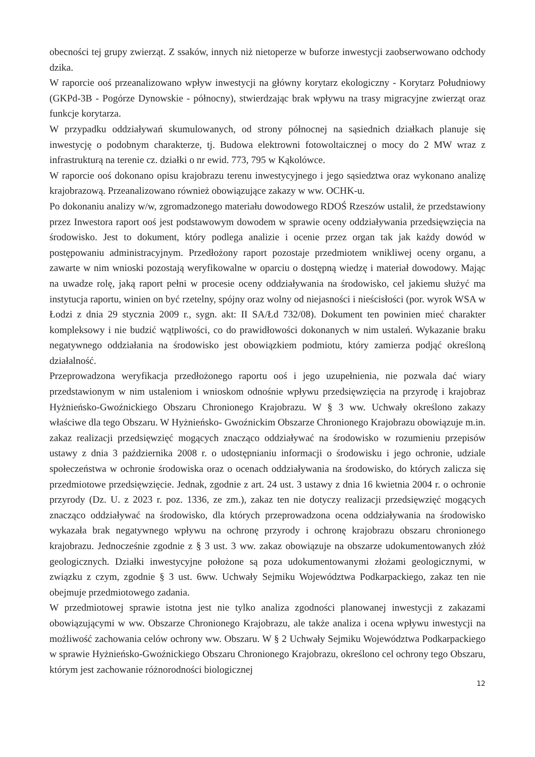obecności tej grupy zwierząt. Z ssaków, innych niż nietoperze w buforze inwestycji zaobserwowano odchody dzika.
W raporcie ooś przeanalizowano wpływ inwestycji na główny korytarz ekologiczny - Korytarz Południowy (GKPd-3B - Pogórze Dynowskie - północny), stwierdzając brak wpływu na trasy migracyjne zwierząt oraz funkcje korytarza.
W przypadku oddziaływań skumulowanych, od strony północnej na sąsiednich działkach planuje się inwestycję o podobnym charakterze, tj. Budowa elektrowni fotowoltaicznej o mocy do 2 MW wraz z infrastrukturą na terenie cz. działki o nr ewid. 773, 795 w Kąkolówce.
W raporcie ooś dokonano opisu krajobrazu terenu inwestycyjnego i jego sąsiedztwa oraz wykonano analizę krajobrazową. Przeanalizowano również obowiązujące zakazy w ww. OCHK-u.
Po dokonaniu analizy w/w, zgromadzonego materiału dowodowego RDOŚ Rzeszów ustalił, że przedstawiony przez Inwestora raport ooś jest podstawowym dowodem w sprawie oceny oddziaływania przedsięwzięcia na środowisko. Jest to dokument, który podlega analizie i ocenie przez organ tak jak każdy dowód w postępowaniu administracyjnym. Przedłożony raport pozostaje przedmiotem wnikliwej oceny organu, a zawarte w nim wnioski pozostają weryfikowalne w oparciu o dostępną wiedzę i materiał dowodowy. Mając na uwadze rolę, jaką raport pełni w procesie oceny oddziaływania na środowisko, cel jakiemu służyć ma instytucja raportu, winien on być rzetelny, spójny oraz wolny od niejasności i nieścisłości (por. wyrok WSA w Łodzi z dnia 29 stycznia 2009 r., sygn. akt: II SA/Łd 732/08). Dokument ten powinien mieć charakter kompleksowy i nie budzić wątpliwości, co do prawidłowości dokonanych w nim ustaleń. Wykazanie braku negatywnego oddziałania na środowisko jest obowiązkiem podmiotu, który zamierza podjąć określoną działalność.
Przeprowadzona weryfikacja przedłożonego raportu ooś i jego uzupełnienia, nie pozwala dać wiary przedstawionym w nim ustaleniom i wnioskom odnośnie wpływu przedsięwzięcia na przyrodę i krajobraz Hyżnieńsko-Gwoźnickiego Obszaru Chronionego Krajobrazu. W § 3 ww. Uchwały określono zakazy właściwe dla tego Obszaru. W Hyżnieńsko- Gwoźnickim Obszarze Chronionego Krajobrazu obowiązuje m.in. zakaz realizacji przedsięwzięć mogących znacząco oddziaływać na środowisko w rozumieniu przepisów ustawy z dnia 3 października 2008 r. o udostępnianiu informacji o środowisku i jego ochronie, udziale społeczeństwa w ochronie środowiska oraz o ocenach oddziaływania na środowisko, do których zalicza się przedmiotowe przedsięwzięcie. Jednak, zgodnie z art. 24 ust. 3 ustawy z dnia 16 kwietnia 2004 r. o ochronie przyrody (Dz. U. z 2023 r. poz. 1336, ze zm.), zakaz ten nie dotyczy realizacji przedsięwzięć mogących znacząco oddziaływać na środowisko, dla których przeprowadzona ocena oddziaływania na środowisko wykazała brak negatywnego wpływu na ochronę przyrody i ochronę krajobrazu obszaru chronionego krajobrazu. Jednocześnie zgodnie z § 3 ust. 3 ww. zakaz obowiązuje na obszarze udokumentowanych złóż geologicznych. Działki inwestycyjne położone są poza udokumentowanymi złożami geologicznymi, w związku z czym, zgodnie § 3 ust. 6ww. Uchwały Sejmiku Województwa Podkarpackiego, zakaz ten nie obejmuje przedmiotowego zadania.
W przedmiotowej sprawie istotna jest nie tylko analiza zgodności planowanej inwestycji z zakazami obowiązującymi w ww. Obszarze Chronionego Krajobrazu, ale także analiza i ocena wpływu inwestycji na możliwość zachowania celów ochrony ww. Obszaru. W § 2 Uchwały Sejmiku Województwa Podkarpackiego w sprawie Hyżnieńsko-Gwoźnickiego Obszaru Chronionego Krajobrazu, określono cel ochrony tego Obszaru, którym jest zachowanie różnorodności biologicznej
12